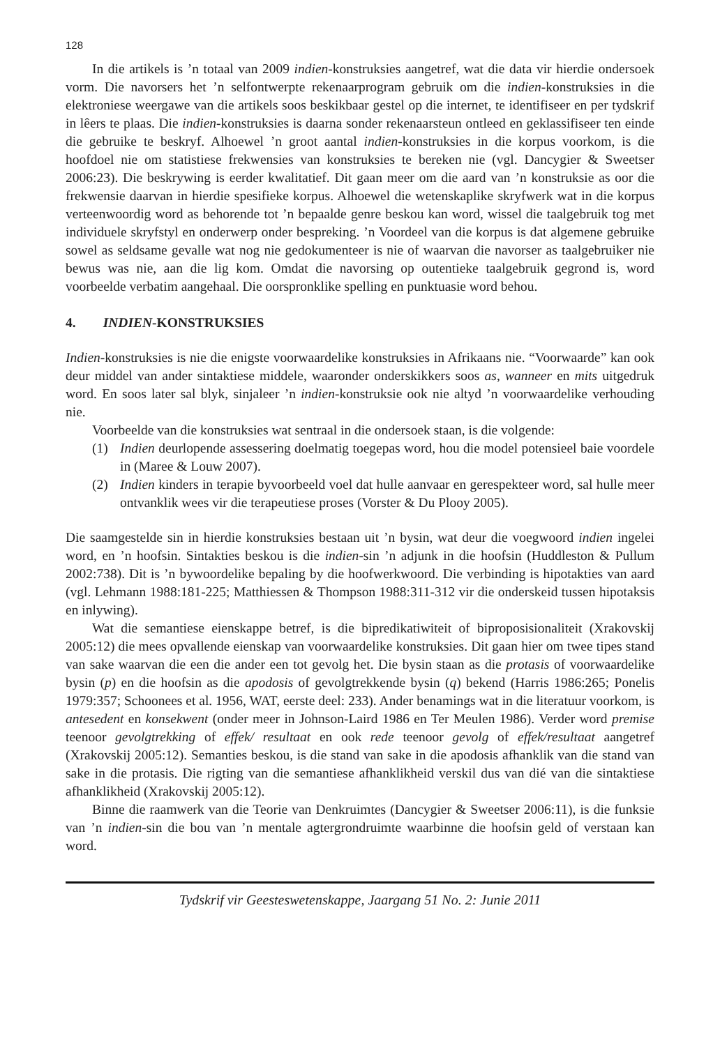128
In die artikels is ’n totaal van 2009 indien-konstruksies aangetref, wat die data vir hierdie ondersoek vorm. Die navorsers het ’n selfontwerpte rekenaarprogram gebruik om die indien-konstruksies in die elektroniese weergawe van die artikels soos beskikbaar gestel op die internet, te identifiseer en per tydskrif in lêers te plaas. Die indien-konstruksies is daarna sonder rekenaarsteun ontleed en geklassifiseer ten einde die gebruike te beskryf. Alhoewel ’n groot aantal indien-konstruksies in die korpus voorkom, is die hoofdoel nie om statistiese frekwensies van konstruksies te bereken nie (vgl. Dancygier & Sweetser 2006:23). Die beskrywing is eerder kwalitatief. Dit gaan meer om die aard van ’n konstruksie as oor die frekwensie daarvan in hierdie spesifieke korpus. Alhoewel die wetenskaplike skryfwerk wat in die korpus verteenwoordig word as behorende tot ’n bepaalde genre beskou kan word, wissel die taalgebruik tog met individuele skryfstyl en onderwerp onder bespreking. ’n Voordeel van die korpus is dat algemene gebruike sowel as seldsame gevalle wat nog nie gedokumenteer is nie of waarvan die navorser as taalgebruiker nie bewus was nie, aan die lig kom. Omdat die navorsing op outentieke taalgebruik gegrond is, word voorbeelde verbatim aangehaal. Die oorspronklike spelling en punktuasie word behou.
4. INDIEN-KONSTRUKSIES
Indien-konstruksies is nie die enigste voorwaardelike konstruksies in Afrikaans nie. “Voorwaarde” kan ook deur middel van ander sintaktiese middele, waaronder onderskikkers soos as, wanneer en mits uitgedruk word. En soos later sal blyk, sinjaleer ’n indien-konstruksie ook nie altyd ’n voorwaardelike verhouding nie.
Voorbeelde van die konstruksies wat sentraal in die ondersoek staan, is die volgende:
(1) Indien deurlopende assessering doelmatig toegepas word, hou die model potensieel baie voordele in (Maree & Louw 2007).
(2) Indien kinders in terapie byvoorbeeld voel dat hulle aanvaar en gerespekteer word, sal hulle meer ontvanklik wees vir die terapeutiese proses (Vorster & Du Plooy 2005).
Die saamgestelde sin in hierdie konstruksies bestaan uit ’n bysin, wat deur die voegwoord indien ingelei word, en ’n hoofsin. Sintakties beskou is die indien-sin ’n adjunk in die hoofsin (Huddleston & Pullum 2002:738). Dit is ’n bywoordelike bepaling by die hoofwerkwoord. Die verbinding is hipotakties van aard (vgl. Lehmann 1988:181-225; Matthiessen & Thompson 1988:311-312 vir die onderskeid tussen hipotaksis en inlywing).
Wat die semantiese eienskappe betref, is die bipredikatiwiteit of biproposisionaliteit (Xrakovskij 2005:12) die mees opvallende eienskap van voorwaardelike konstruksies. Dit gaan hier om twee tipes stand van sake waarvan die een die ander een tot gevolg het. Die bysin staan as die protasis of voorwaardelike bysin (p) en die hoofsin as die apodosis of gevolgtrekkende bysin (q) bekend (Harris 1986:265; Ponelis 1979:357; Schoonees et al. 1956, WAT, eerste deel: 233). Ander benamings wat in die literatuur voorkom, is antesedent en konsekwent (onder meer in Johnson-Laird 1986 en Ter Meulen 1986). Verder word premise teenoor gevolgtrekking of effek/ resultaat en ook rede teenoor gevolg of effek/resultaat aangetref (Xrakovskij 2005:12). Semanties beskou, is die stand van sake in die apodosis afhanklik van die stand van sake in die protasis. Die rigting van die semantiese afhanklikheid verskil dus van dié van die sintaktiese afhanklikheid (Xrakovskij 2005:12).
Binne die raamwerk van die Teorie van Denkruimtes (Dancygier & Sweetser 2006:11), is die funksie van ’n indien-sin die bou van ’n mentale agtergrondruimte waarbinne die hoofsin geld of verstaan kan word.
Tydskrif vir Geesteswetenskappe, Jaargang 51 No. 2: Junie 2011